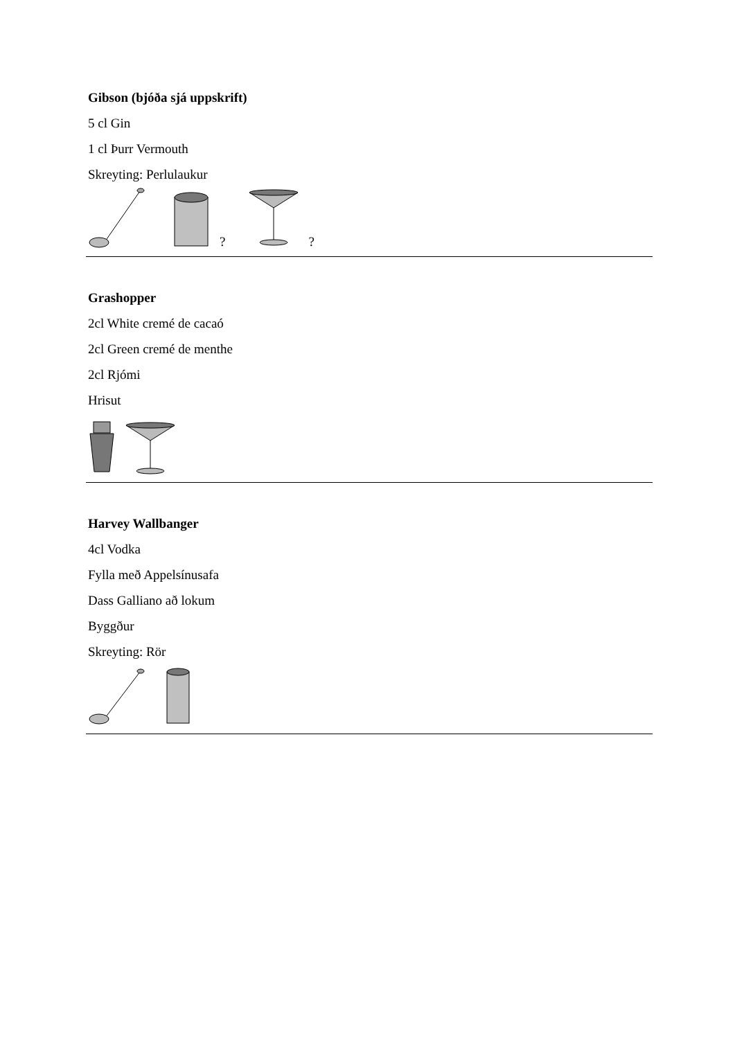Gibson (bjóða sjá uppskrift)
5 cl Gin
1 cl Þurr Vermouth
Skreyting: Perlulaukur
? ?
Grashopper
2cl White cremé de cacaó
2cl Green cremé de menthe
2cl Rjómi
Hrisut
Harvey Wallbanger
4cl Vodka
Fylla með Appelsínusafa
Dass Galliano að lokum
Byggður
Skreyting: Rör